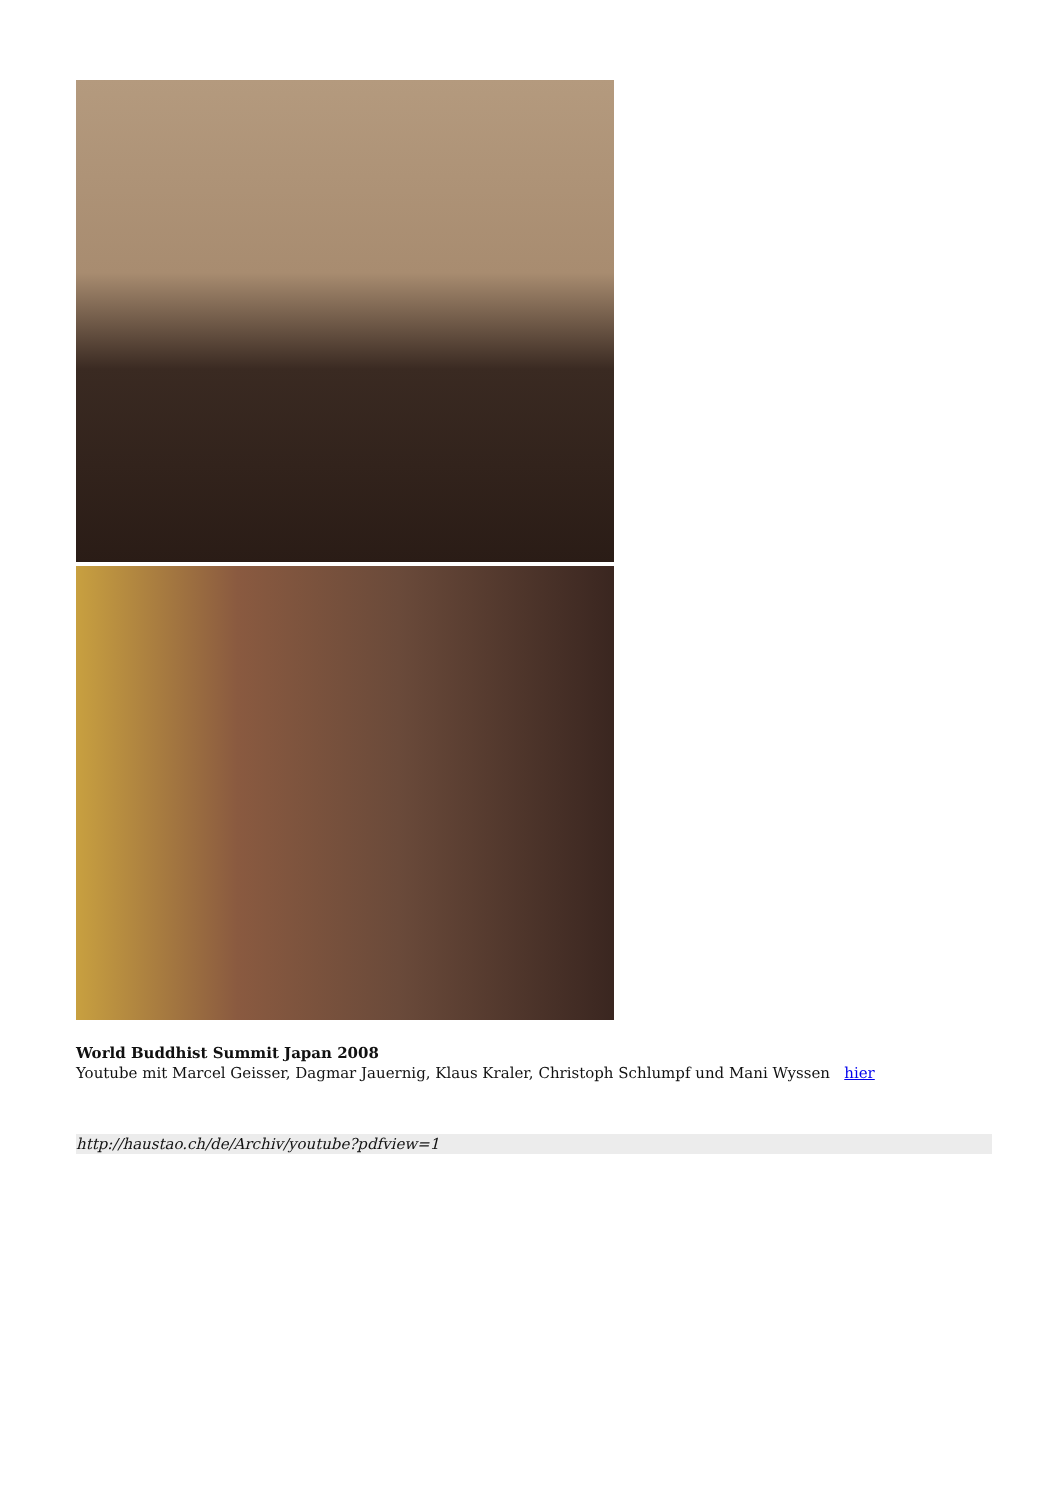World Buddhist Summit Japan 2008
Youtube mit Marcel Geisser, Dagmar Jauernig, Klaus Kraler, Christoph Schlumpf und Mani Wyssen hier
http://haustao.ch/de/Archiv/youtube?pdfview=1